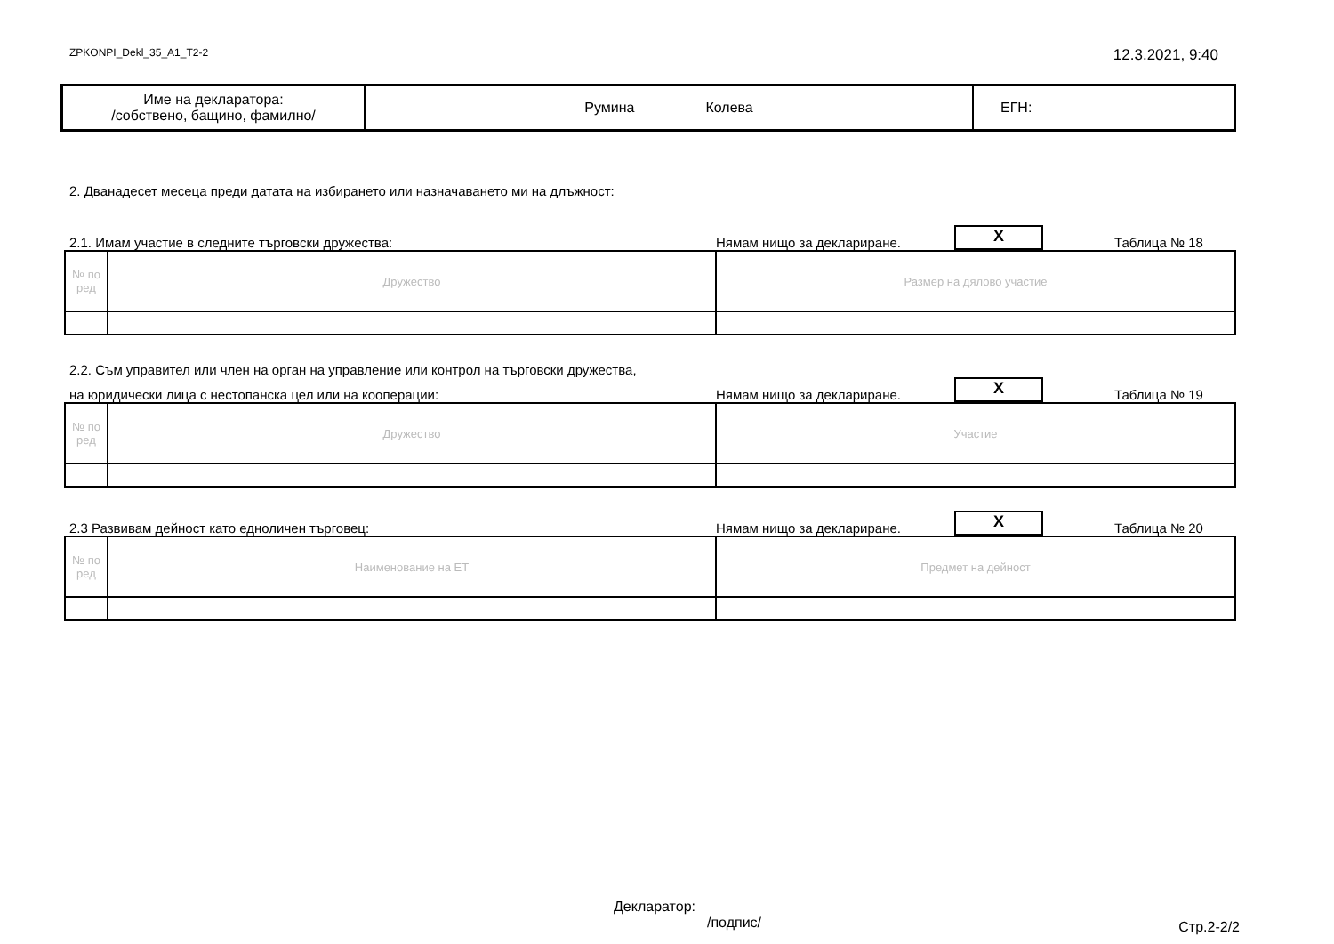ZPKONPI_Dekl_35_A1_T2-2 12.3.2021, 9:40
| Име на декларатора: /собствено, бащино, фамилно/ | Румина Колева | ЕГН: |
2. Дванадесет месеца преди датата на избирането или назначаването ми на длъжност:
2.1. Имам участие в следните търговски дружества: Нямам нищо за деклариране. X Таблица № 18
| № по ред | Дружество | Размер на дялово участие |
2.2. Съм управител или член на орган на управление или контрол на търговски дружества,
на юридически лица с нестопанска цел или на кооперации: Нямам нищо за деклариране. X Таблица № 19
| № по ред | Дружество | Участие |
2.3 Развивам дейност като едноличен търговец: Нямам нищо за деклариране. X Таблица № 20
| № по ред | Наименование на ЕТ | Предмет на дейност |
Декларатор:
/подпис/
Стр.2-2/2